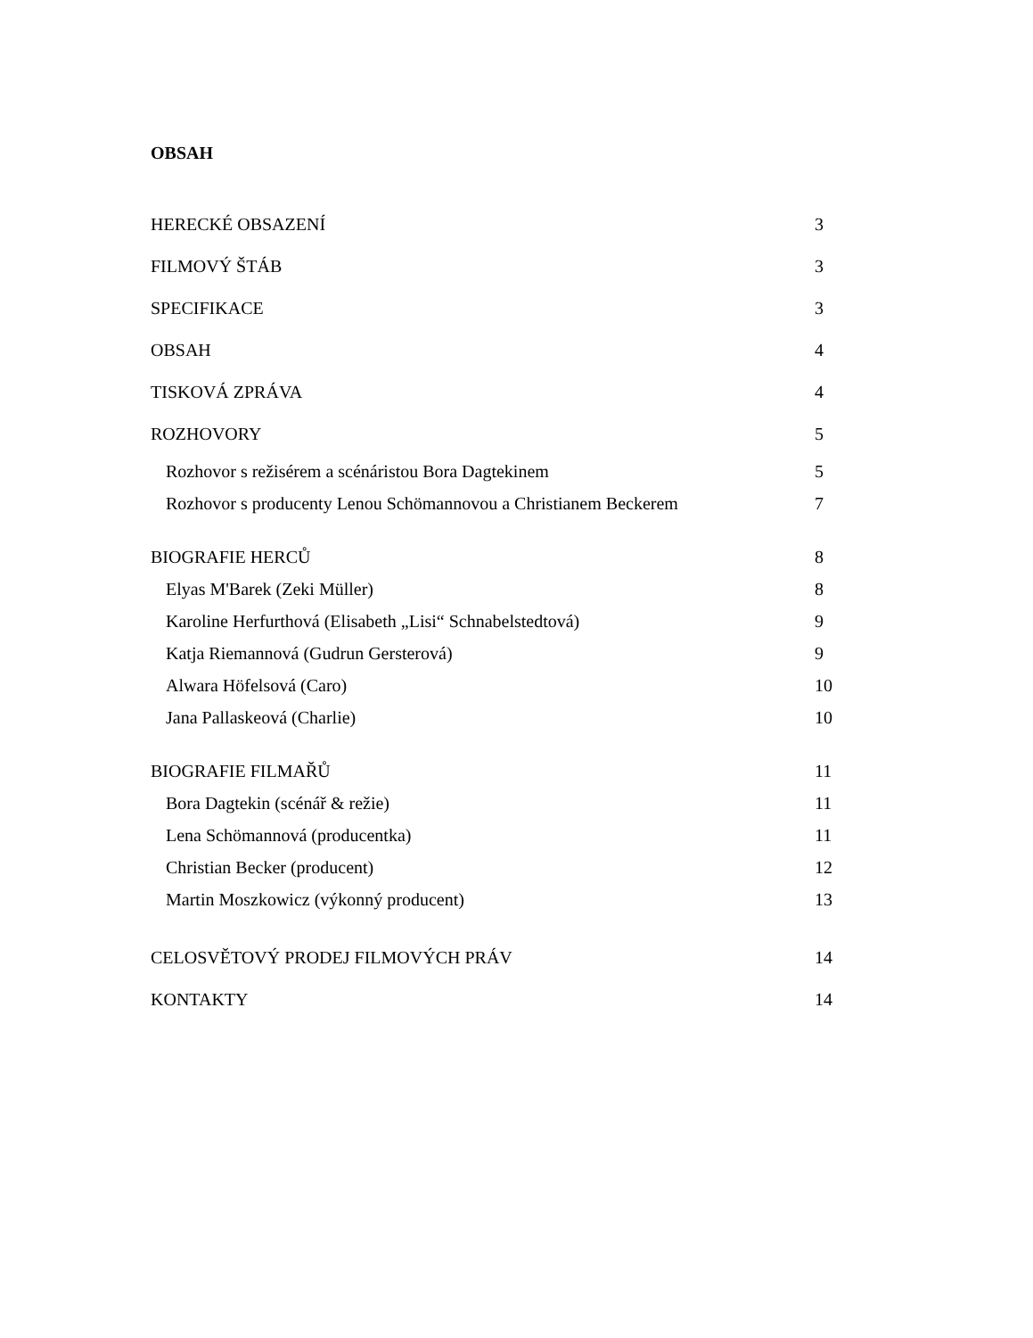OBSAH
| HERECKÉ OBSAZENÍ | 3 |
| FILMOVÝ ŠTÁB | 3 |
| SPECIFIKACE | 3 |
| OBSAH | 4 |
| TISKOVÁ ZPRÁVA | 4 |
| ROZHOVORY | 5 |
| Rozhovor s režisérem a scénáristou Bora Dagtekinem | 5 |
| Rozhovor s producenty Lenou Schömannovou a Christianem Beckerem | 7 |
| BIOGRAFIE HERCŮ | 8 |
| Elyas M'Barek (Zeki Müller) | 8 |
| Karoline Herfurthová (Elisabeth „Lisi“ Schnabelstedtová) | 9 |
| Katja Riemannová (Gudrun Gersterová) | 9 |
| Alwara Höfelsová (Caro) | 10 |
| Jana Pallaskeová (Charlie) | 10 |
| BIOGRAFIE FILMAŘŮ | 11 |
| Bora Dagtekin (scénář & režie) | 11 |
| Lena Schömannová (producentka) | 11 |
| Christian Becker (producent) | 12 |
| Martin Moszkowicz (výkonný producent) | 13 |
| CELOSVĚTOVÝ PRODEJ FILMOVÝCH PRÁV | 14 |
| KONTAKTY | 14 |